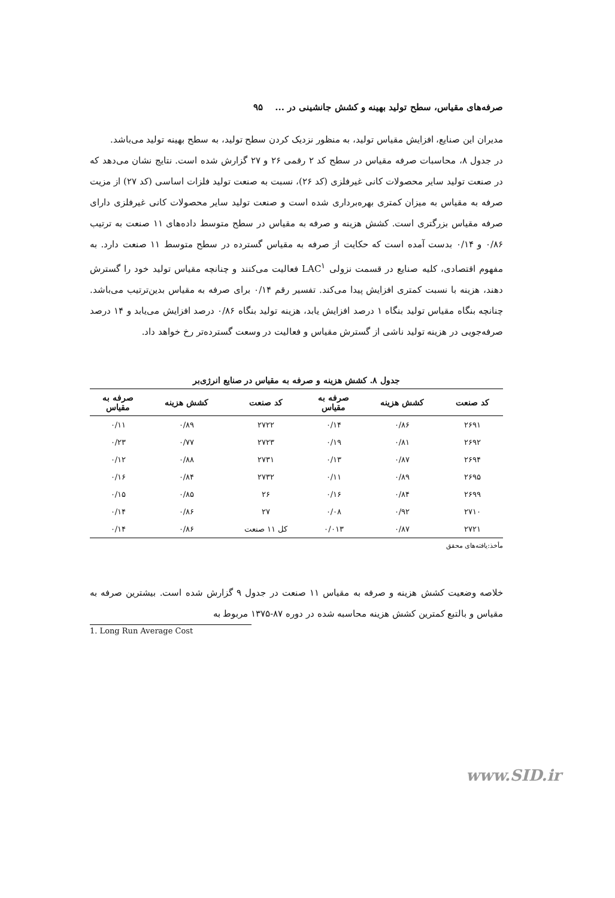صرفه‌های مقیاس، سطح تولید بهینه و کشش جانشینی در ... ۹۵
مدیران این صنایع، افزایش مقیاس تولید، به منظور نزدیک کردن سطح تولید، به سطح بهینه تولید می‌باشد.
در جدول ۸، محاسبات صرفه مقیاس در سطح کد ۲ رقمی ۲۶ و ۲۷ گزارش شده است. نتایج نشان می‌دهد که در صنعت تولید سایر محصولات کانی غیرفلزی (کد ۲۶)، نسبت به صنعت تولید فلزات اساسی (کد ۲۷) از مزیت صرفه به مقیاس به میزان کمتری بهره‌برداری شده است و صنعت تولید سایر محصولات کانی غیرفلزی دارای صرفه مقیاس بزرگتری است. کشش هزینه و صرفه به مقیاس در سطح متوسط داده‌های ۱۱ صنعت به ترتیب ۰/۸۶ و ۰/۱۴ بدست آمده است که حکایت از صرفه به مقیاس گسترده در سطح متوسط ۱۱ صنعت دارد. به مفهوم اقتصادی، کلیه صنایع در قسمت نزولی LAC<sup>۱</sup> فعالیت می‌کنند و چنانچه مقیاس تولید خود را گسترش دهند، هزینه با نسبت کمتری افزایش پیدا می‌کند. تفسیر رقم ۰/۱۴ برای صرفه به مقیاس بدین‌ترتیب می‌باشد. چنانچه بنگاه مقیاس تولید بنگاه ۱ درصد افزایش یابد، هزینه تولید بنگاه ۰/۸۶ درصد افزایش می‌یابد و ۱۴ درصد صرفه‌جویی در هزینه تولید ناشی از گسترش مقیاس و فعالیت در وسعت گسترده‌تر رخ خواهد داد.
جدول ۸. کشش هزینه و صرفه به مقیاس در صنایع انرژی‌بر
| کد صنعت | کشش هزینه | صرفه به مقیاس | کد صنعت | کشش هزینه | صرفه به مقیاس |
| --- | --- | --- | --- | --- | --- |
| ۲۶۹۱ | ۰/۸۶ | ۰/۱۴ | ۲۷۲۲ | ۰/۸۹ | ۰/۱۱ |
| ۲۶۹۲ | ۰/۸۱ | ۰/۱۹ | ۲۷۲۳ | ۰/۷۷ | ۰/۲۳ |
| ۲۶۹۴ | ۰/۸۷ | ۰/۱۳ | ۲۷۳۱ | ۰/۸۸ | ۰/۱۲ |
| ۲۶۹۵ | ۰/۸۹ | ۰/۱۱ | ۲۷۳۲ | ۰/۸۴ | ۰/۱۶ |
| ۲۶۹۹ | ۰/۸۴ | ۰/۱۶ | ۲۶ | ۰/۸۵ | ۰/۱۵ |
| ۲۷۱۰ | ۰/۹۲ | ۰/۰۸ | ۲۷ | ۰/۸۶ | ۰/۱۴ |
| ۲۷۲۱ | ۰/۸۷ | ۰/۰۱۳ | کل ۱۱ صنعت | ۰/۸۶ | ۰/۱۴ |
مأخذ:یافته‌های محقق
خلاصه وضعیت کشش هزینه و صرفه به مقیاس ۱۱ صنعت در جدول ۹ گزارش شده است. بیشترین صرفه به مقیاس و بالتبع کمترین کشش هزینه محاسبه شده در دوره ۸۷-۱۳۷۵ مربوط به
1. Long Run Average Cost
www.SID.ir